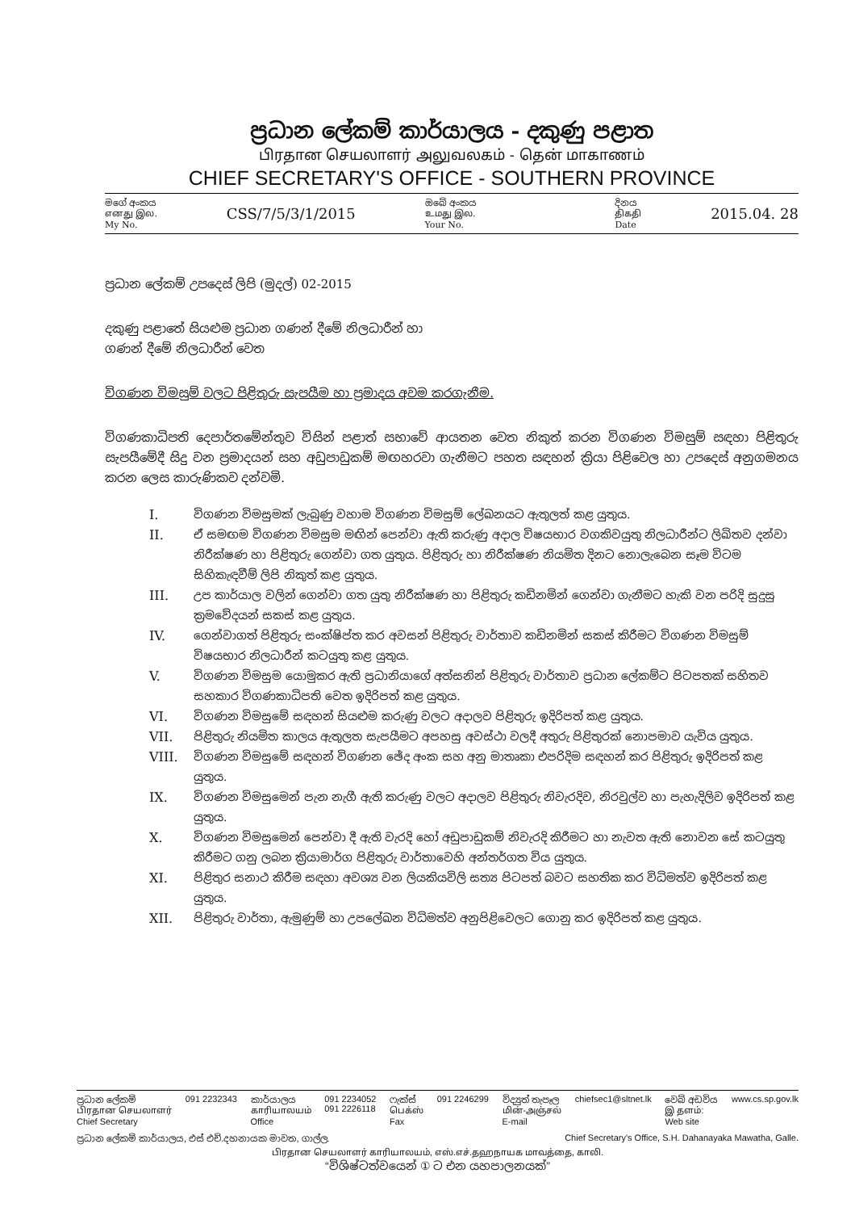ප්‍රධාන ලේකම් කාර්යාලය - දකුණු පළාත
பிரதான செயலாளர் அலுவலகம் - தென் மாகாணம்
CHIEF SECRETARY'S OFFICE - SOUTHERN PROVINCE
මගේ අංකය
எனது இல.
My No.
CSS/7/5/3/1/2015
ඔබේ අංකය
உமது இல.
Your No.
දිනය
திகதி
Date
2015.04. 28
ප්‍රධාන ලේකම් උපදෙස් ලිපි (මුදල්) 02-2015
දකුණු පළාතේ සියළුම ප්‍රධාන ගණන් දීමේ නිලධාරීන් හා
ගණන් දීමේ නිලධාරීන් වෙත
විගණන විමසුම් වලට පිළිතුරු සැපයීම හා ප්‍රමාදය අවම කරගැනීම.
විගණකාධිපති දෙපාර්තමේන්තුව විසින් පළාත් සභාවේ ආයතන වෙත නිකුත් කරන විගණන විමසුම් සඳහා පිළිතුරු සැපයීමේදී සිදු වන ප්‍රමාදයන් සහ අඩුපාඩුකම් මඟහරවා ගැනීමට පහත සඳහන් ක්‍රියා පිළිවෙල හා උපදෙස් අනුගමනය කරන ලෙස කාරුණිකව දන්වමි.
I. විගණන විමසුමක් ලැබුණු වහාම විගණන විමසුම් ලේඛනයට ඇතුලත් කළ යුතුය.
II. ඒ සමඟම විගණන විමසුම මඟින් පෙන්වා ඇති කරුණු අදාල විෂයභාර වගකිවයුතු නිලධාරීන්ට ලිඛිතව දන්වා නිරීක්ෂණ හා පිළිතුරු ගෙන්වා ගත යුතුය. පිළිතුරු හා නිරීක්ෂණ නියමිත දිනට නොලැබෙන සෑම විටම සිහිකැඳවීම් ලිපි නිකුත් කළ යුතුය.
III. උප කාර්යාල වලින් ගෙන්වා ගත යුතු නිරීක්ෂණ හා පිළිතුරු කඩිනමින් ගෙන්වා ගැනීමට හැකි වන පරිදි සුදුසු ක්‍රමවේදයන් සකස් කළ යුතුය.
IV. ගෙන්වාගත් පිළිතුරු සංක්ෂිප්ත කර අවසන් පිළිතුරු වාර්තාව කඩිනමින් සකස් කිරීමට විගණන විමසුම් විෂයභාර නිලධාරීන් කටයුතු කළ යුතුය.
V. විගණන විමසුම යොමුකර ඇති ප්‍රධානියාගේ අත්සනින් පිළිතුරු වාර්තාව ප්‍රධාන ලේකම්ට පිටපතක් සහිතව සහකාර විගණකාධිපති වෙත ඉදිරිපත් කළ යුතුය.
VI. විගණන විමසුමේ සඳහන් සියළුම කරුණු වලට අදාලව පිළිතුරු ඉදිරිපත් කළ යුතුය.
VII. පිළිතුරු නියමිත කාලය ඇතුලත සැපයීමට අපහසු අවස්ථා වලදී අතුරු පිළිතුරක් නොපමාව යැවිය යුතුය.
VIII. විගණන විමසුමේ සඳහන් විගණන ඡේද අංක සහ අනු මාතෘකා එපරිදිම සඳහන් කර පිළිතුරු ඉදිරිපත් කළ යුතුය.
IX. විගණන විමසුමෙන් පැන නැගී ඇති කරුණු වලට අදාලව පිළිතුරු නිවැරදිව, නිරවුල්ව හා පැහැදිලිව ඉදිරිපත් කළ යුතුය.
X. විගණන විමසුමෙන් පෙන්වා දී ඇති වැරදි හෝ අඩුපාඩුකම් නිවැරදි කිරීමට හා නැවත ඇති නොවන සේ කටයුතු කිරීමට ගනු ලබන ක්‍රියාමාර්ග පිළිතුරු වාර්තාවෙහි අන්තර්ගත විය යුතුය.
XI. පිළිතුර සනාථ කිරීම සඳහා අවශ්‍ය වන ලියකියවිලි සත්‍ය පිටපත් බවට සහතික කර විධිමත්ව ඉදිරිපත් කළ යුතුය.
XII. පිළිතුරු වාර්තා, ඇමුණුම් හා උපලේඛන විධිමත්ව අනුපිළිවෙලට ගොනු කර ඉදිරිපත් කළ යුතුය.
ප්‍රධාන ලේකම්
பிரதான செயலாளர்
Chief Secretary
091 2232343 කාර්යාලය
காரியாலயம்
Office
091 2234052
091 2226118
ෆැක්ස්
பெக்ஸ்
Fax
091 2246299 විද්‍යුත් තැපෑල
மின்-அஞ்சல்
E-mail
chiefsec1@sltnet.lk වෙබ් අඩවිය
இ தளம்:
Web site
www.cs.sp.gov.lk
ප්‍රධාන ලේකම් කාර්යාලය, එස් එච්.දහනායක මාවත, ගාල්ල. Chief Secretary's Office, S.H. Dahanayaka Mawatha, Galle.
பிரதான செயலாளர் காரியாலயம், எஸ்.எச்.தஹநாயக மாவத்தை, காலி.
“විශිෂ්ටත්වයෙන් ① ට එන යහපාලනයක්”